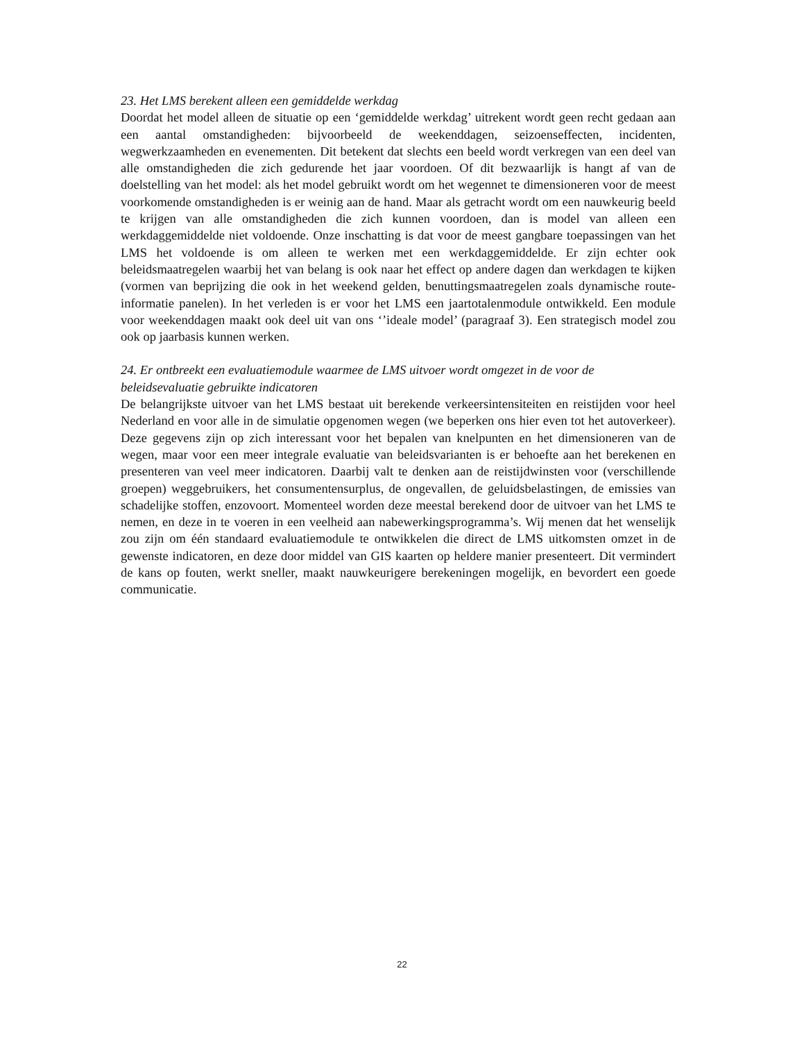23. Het LMS berekent alleen een gemiddelde werkdag
Doordat het model alleen de situatie op een ‘gemiddelde werkdag’ uitrekent wordt geen recht gedaan aan een aantal omstandigheden: bijvoorbeeld de weekenddagen, seizoenseffecten, incidenten, wegwerkzaamheden en evenementen. Dit betekent dat slechts een beeld wordt verkregen van een deel van alle omstandigheden die zich gedurende het jaar voordoen. Of dit bezwaarlijk is hangt af van de doelstelling van het model: als het model gebruikt wordt om het wegennet te dimensioneren voor de meest voorkomende omstandigheden is er weinig aan de hand. Maar als getracht wordt om een nauwkeurig beeld te krijgen van alle omstandigheden die zich kunnen voordoen, dan is model van alleen een werkdaggemiddelde niet voldoende. Onze inschatting is dat voor de meest gangbare toepassingen van het LMS het voldoende is om alleen te werken met een werkdaggemiddelde. Er zijn echter ook beleidsmaatregelen waarbij het van belang is ook naar het effect op andere dagen dan werkdagen te kijken (vormen van beprijzing die ook in het weekend gelden, benuttingsmaatregelen zoals dynamische route-informatie panelen). In het verleden is er voor het LMS een jaartotalenmodule ontwikkeld. Een module voor weekenddagen maakt ook deel uit van ons ‘’ideale model’ (paragraaf 3). Een strategisch model zou ook op jaarbasis kunnen werken.
24. Er ontbreekt een evaluatiemodule waarmee de LMS uitvoer wordt omgezet in de voor de beleidsevaluatie gebruikte indicatoren
De belangrijkste uitvoer van het LMS bestaat uit berekende verkeersintensiteiten en reistijden voor heel Nederland en voor alle in de simulatie opgenomen wegen (we beperken ons hier even tot het autoverkeer). Deze gegevens zijn op zich interessant voor het bepalen van knelpunten en het dimensioneren van de wegen, maar voor een meer integrale evaluatie van beleidsvarianten is er behoefte aan het berekenen en presenteren van veel meer indicatoren. Daarbij valt te denken aan de reistijdwinsten voor (verschillende groepen) weggebruikers, het consumentensurplus, de ongevallen, de geluidsbelastingen, de emissies van schadelijke stoffen, enzovoort. Momenteel worden deze meestal berekend door de uitvoer van het LMS te nemen, en deze in te voeren in een veelheid aan nabewerkingsprogramma’s. Wij menen dat het wenselijk zou zijn om één standaard evaluatiemodule te ontwikkelen die direct de LMS uitkomsten omzet in de gewenste indicatoren, en deze door middel van GIS kaarten op heldere manier presenteert. Dit vermindert de kans op fouten, werkt sneller, maakt nauwkeurigere berekeningen mogelijk, en bevordert een goede communicatie.
22